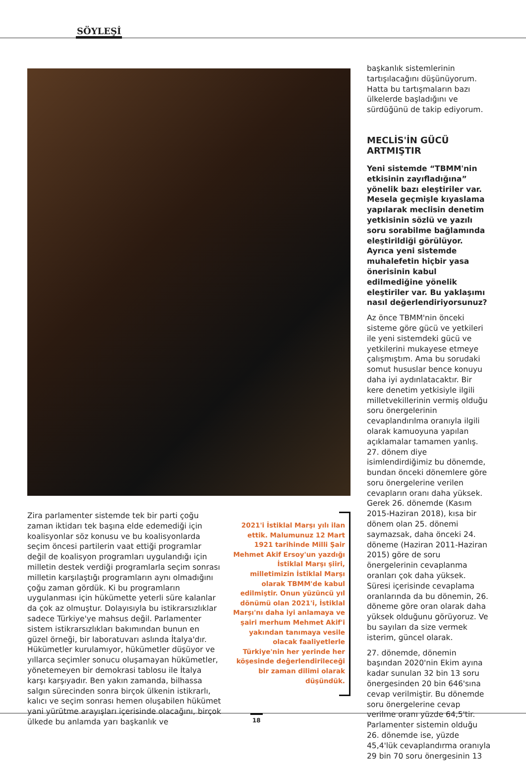SÖYLEŞİ
Zira parlamenter sistemde tek bir parti çoğu zaman iktidarı tek başına elde edemediği için koalisyonlar söz konusu ve bu koalisyonlarda seçim öncesi partilerin vaat ettiği programlar değil de koalisyon programları uygulandığı için milletin destek verdiği programlarla seçim sonrası milletin karşılaştığı programların aynı olmadığını çoğu zaman gördük. Ki bu programların uygulanması için hükümette yeterli süre kalanlar da çok az olmuştur. Dolayısıyla bu istikrarsızlıklar sadece Türkiye'ye mahsus değil. Parlamenter sistem istikrarsızlıkları bakımından bunun en güzel örneği, bir laboratuvarı aslında İtalya'dır. Hükümetler kurulamıyor, hükümetler düşüyor ve yıllarca seçimler sonucu oluşamayan hükümetler, yönetemeyen bir demokrasi tablosu ile İtalya karşı karşıyadır. Ben yakın zamanda, bilhassa salgın sürecinden sonra birçok ülkenin istikrarlı, kalıcı ve seçim sonrası hemen oluşabilen hükümet yani yürütme arayışları içerisinde olacağını, birçok ülkede bu anlamda yarı başkanlık ve
2021'i İstiklal Marşı yılı ilan ettik. Malumunuz 12 Mart 1921 tarihinde Milli Şair Mehmet Akif Ersoy'un yazdığı İstiklal Marşı şiiri, milletimizin İstiklal Marşı olarak TBMM'de kabul edilmiştir. Onun yüzüncü yıl dönümü olan 2021'i, İstiklal Marşı'nı daha iyi anlamaya ve şairi merhum Mehmet Akif'i yakından tanımaya vesile olacak faaliyetlerle Türkiye'nin her yerinde her köşesinde değerlendirileceği bir zaman dilimi olarak düşündük.
başkanlık sistemlerinin tartışılacağını düşünüyorum. Hatta bu tartışmaların bazı ülkelerde başladığını ve sürdüğünü de takip ediyorum.
MECLİS'İN GÜCÜ ARTMIŞTIR
Yeni sistemde “TBMM'nin etkisinin zayıfladığına” yönelik bazı eleştiriler var. Mesela geçmişle kıyaslama yapılarak meclisin denetim yetkisinin sözlü ve yazılı soru sorabilme bağlamında eleştirildiği görülüyor. Ayrıca yeni sistemde muhalefetin hiçbir yasa önerisinin kabul edilmediğine yönelik eleştiriler var. Bu yaklaşımı nasıl değerlendiriyorsunuz?
Az önce TBMM'nin önceki sisteme göre gücü ve yetkileri ile yeni sistemdeki gücü ve yetkilerini mukayese etmeye çalışmıştım. Ama bu sorudaki somut hususlar bence konuyu daha iyi aydınlatacaktır. Bir kere denetim yetkisiyle ilgili milletvekillerinin vermiş olduğu soru önergelerinin cevaplandırılma oranıyla ilgili olarak kamuoyuna yapılan açıklamalar tamamen yanlış. 27. dönem diye isimlendirdiğimiz bu dönemde, bundan önceki dönemlere göre soru önergelerine verilen cevapların oranı daha yüksek. Gerek 26. dönemde (Kasım 2015-Haziran 2018), kısa bir dönem olan 25. dönemi saymazsak, daha önceki 24. döneme (Haziran 2011-Haziran 2015) göre de soru önergelerinin cevaplanma oranları çok daha yüksek. Süresi içerisinde cevaplama oranlarında da bu dönemin, 26. döneme göre oran olarak daha yüksek olduğunu görüyoruz. Ve bu sayıları da size vermek isterim, güncel olarak.
27. dönemde, dönemin başından 2020'nin Ekim ayına kadar sunulan 32 bin 13 soru önergesinden 20 bin 646'sına cevap verilmiştir. Bu dönemde soru önergelerine cevap verilme oranı yüzde 64,5'tir. Parlamenter sistemin olduğu 26. dönemde ise, yüzde 45,4'lük cevaplandırma oranıyla 29 bin 70 soru önergesinin 13
18